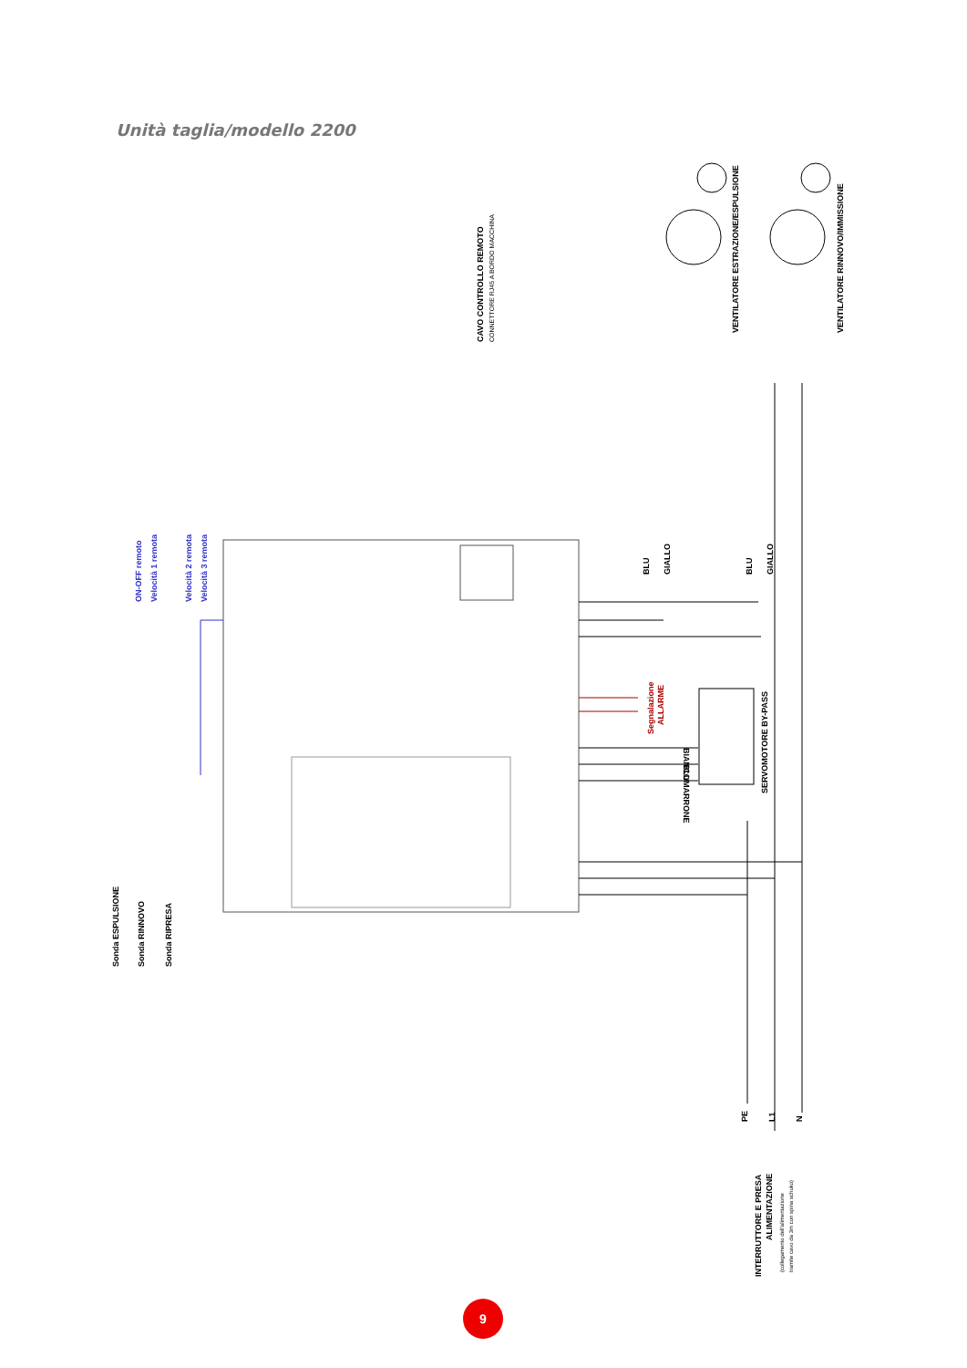Unità taglia/modello 2200
Sonda ESPULSIONE
Sonda RINNOVO
Sonda RIPRESA
ON-OFF remoto
Velocità 1 remota
Velocità 2 remota
Velocità 3 remota
CAVO CONTROLLO REMOTO
CONNETTORE RJ45 A BORDO MACCHINA
VENTILATORE ESTRAZIONE/ESPULSIONE
VENTILATORE RINNOVO/IMMISSIONE
BLU
GIALLO
BLU
GIALLO
Segnalazione
ALLARME
BIANCO
BLU
MARRONE
SERVOMOTORE BY-PASS
PE
L1
N
INTERRUTTORE E PRESA
ALIMENTAZIONE
(collegamento dell'alimentazione
tramite cavo da 3m con spina schuko)
9